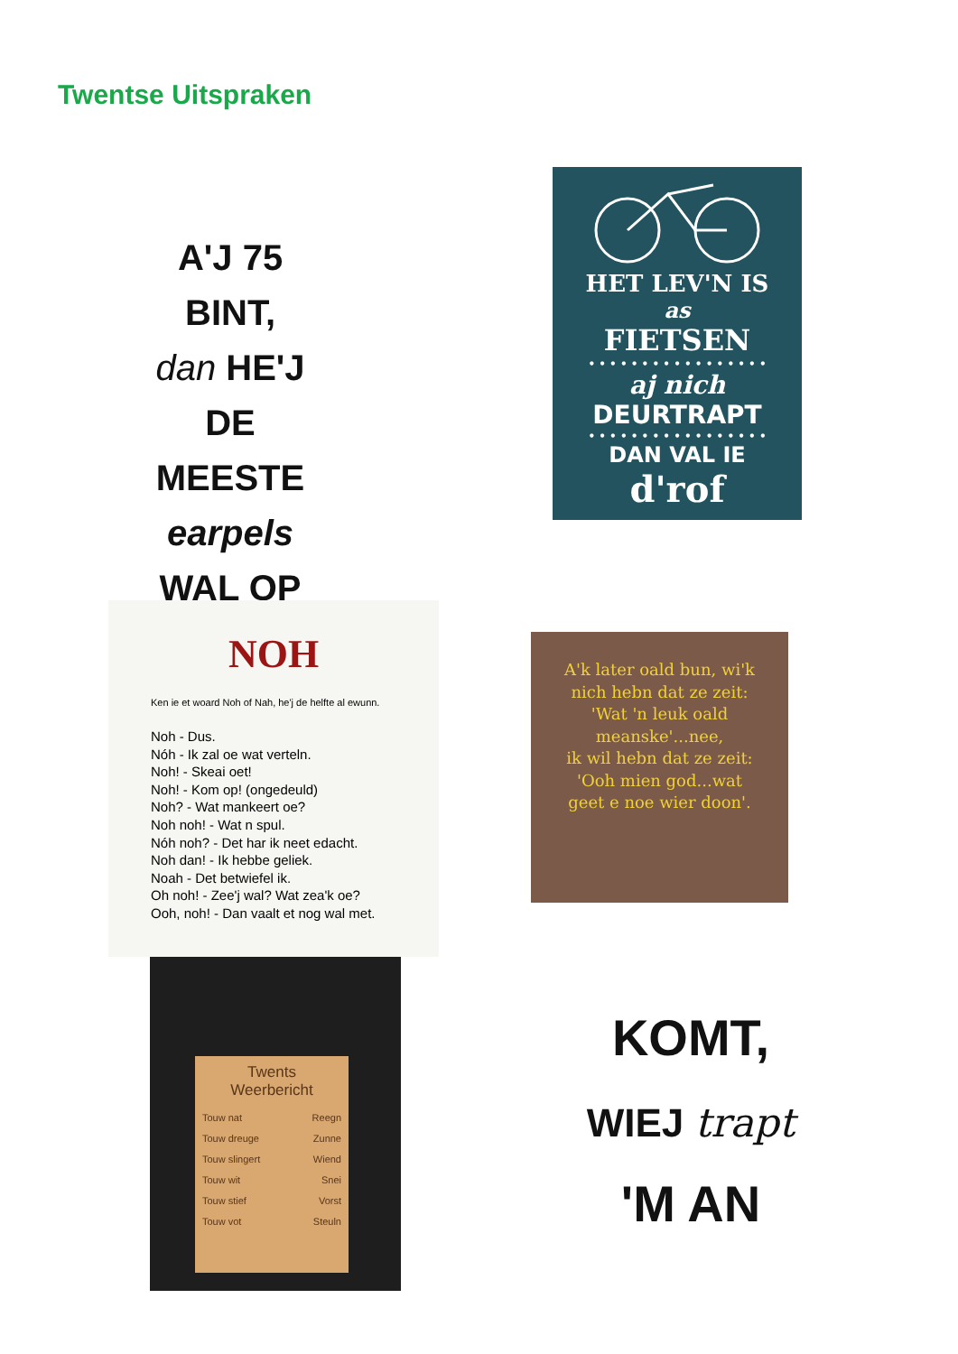Twentse Uitspraken
A'J 75 BINT,
dan HE'J
DE MEESTE
earpels
WAL OP
HET LEV'N IS
as
FIETSEN
• • • • • • • • • • • • • • • • •
aj nich
DEURTRAPT
• • • • • • • • • • • • • • • • •
DAN VAL IE
d'rof
NOH
Ken ie et woard Noh of Nah, he'j de helfte al ewunn.
Noh - Dus.
Nóh - Ik zal oe wat verteln.
Noh! - Skeai oet!
Noh! - Kom op! (ongedeuld)
Noh? - Wat mankeert oe?
Noh noh! - Wat n spul.
Nóh noh? - Det har ik neet edacht.
Noh dan! - Ik hebbe geliek.
Noah - Det betwiefel ik.
Oh noh! - Zee'j wal? Wat zea'k oe?
Ooh, noh! - Dan vaalt et nog wal met.
A'k later oald bun, wi'k
nich hebn dat ze zeit:
'Wat 'n leuk oald
meanske'...nee,
ik wil hebn dat ze zeit:
'Ooh mien god...wat
geet e noe wier doon'.
Twents
Weerbericht
Touw nat Reegn
Touw dreuge Zunne
Touw slingert Wiend
Touw wit Snei
Touw stief Vorst
Touw vot Steuln
KOMT,
WIEJ trapt
'M AN